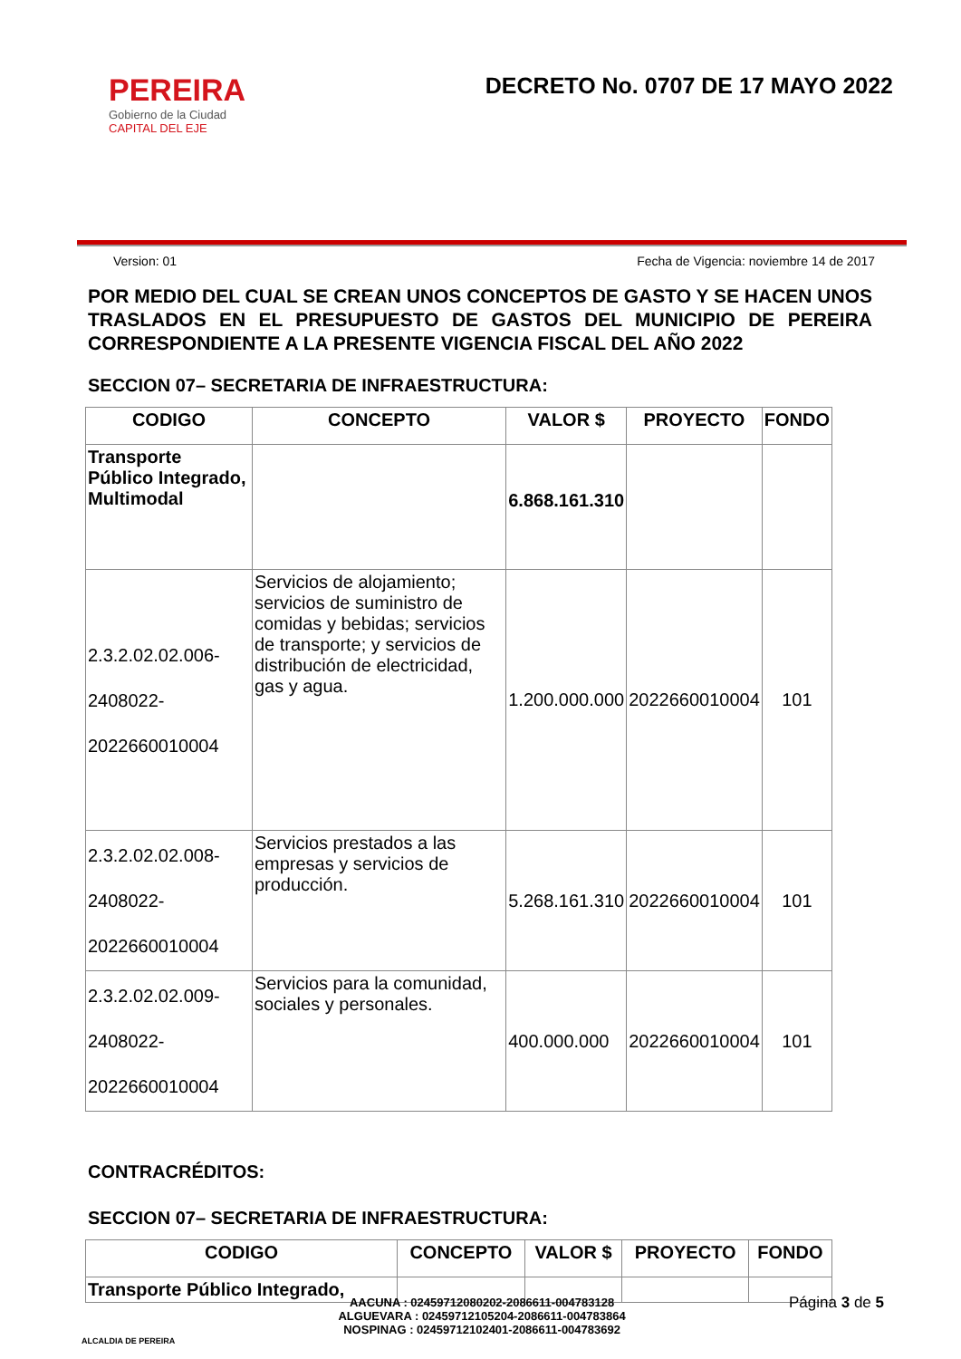PEREIRA
Gobierno de la Ciudad
CAPITAL DEL EJE
DECRETO No. 0707 DE 17 MAYO 2022
Version: 01 Fecha de Vigencia: noviembre 14 de 2017
POR MEDIO DEL CUAL SE CREAN UNOS CONCEPTOS DE GASTO Y SE HACEN UNOS TRASLADOS EN EL PRESUPUESTO DE GASTOS DEL MUNICIPIO DE PEREIRA CORRESPONDIENTE A LA PRESENTE VIGENCIA FISCAL DEL AÑO 2022
SECCION 07– SECRETARIA DE INFRAESTRUCTURA:
| CODIGO | CONCEPTO | VALOR $ | PROYECTO | FONDO |
| --- | --- | --- | --- | --- |
| Transporte Público Integrado, Multimodal | | 6.868.161.310 | | |
| 2.3.2.02.02.006- 2408022- 2022660010004 | Servicios de alojamiento; servicios de suministro de comidas y bebidas; servicios de transporte; y servicios de distribución de electricidad, gas y agua. | 1.200.000.000 | 2022660010004 | 101 |
| 2.3.2.02.02.008- 2408022- 2022660010004 | Servicios prestados a las empresas y servicios de producción. | 5.268.161.310 | 2022660010004 | 101 |
| 2.3.2.02.02.009- 2408022- 2022660010004 | Servicios para la comunidad, sociales y personales. | 400.000.000 | 2022660010004 | 101 |
CONTRACRÉDITOS:
SECCION 07– SECRETARIA DE INFRAESTRUCTURA:
| CODIGO | CONCEPTO | VALOR $ | PROYECTO | FONDO |
| --- | --- | --- | --- | --- |
| Transporte Público Integrado, | | | | |
ALCALDIA DE PEREIRA
AACUNA : 02459712080202-2086611-004783128
ALGUEVARA : 02459712105204-2086611-004783864
NOSPINAG : 02459712102401-2086611-004783692
Página 3 de 5